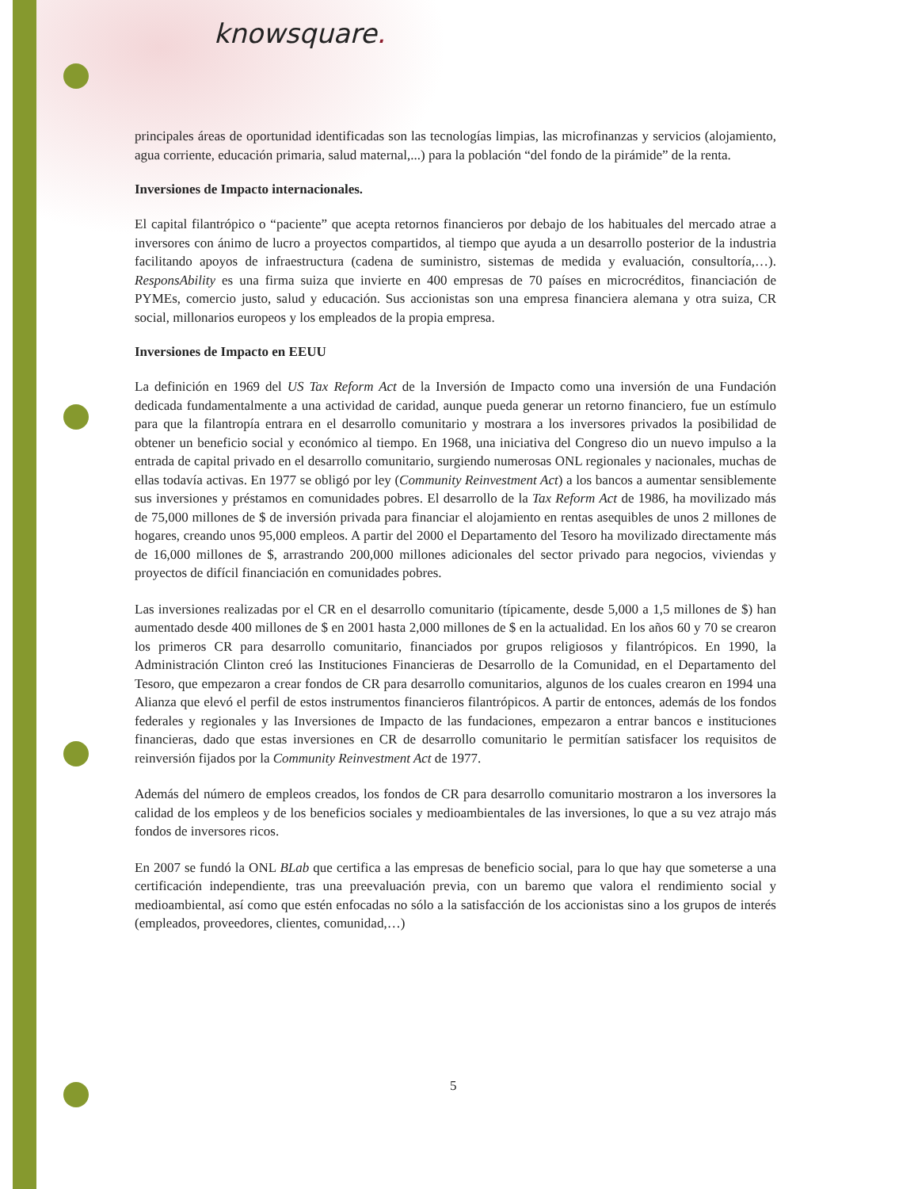knowsquare.
principales áreas de oportunidad identificadas son las tecnologías limpias, las microfinanzas y servicios (alojamiento, agua corriente, educación primaria, salud maternal,...) para la población “del fondo de la pirámide” de la renta.
Inversiones de Impacto internacionales.
El capital filantrópico o “paciente” que acepta retornos financieros por debajo de los habituales del mercado atrae a inversores con ánimo de lucro a proyectos compartidos, al tiempo que ayuda a un desarrollo posterior de la industria facilitando apoyos de infraestructura (cadena de suministro, sistemas de medida y evaluación, consultoría,…). ResponsAbility es una firma suiza que invierte en 400 empresas de 70 países en microcréditos, financiación de PYMEs, comercio justo, salud y educación. Sus accionistas son una empresa financiera alemana y otra suiza, CR social, millonarios europeos y los empleados de la propia empresa.
Inversiones de Impacto en EEUU
La definición en 1969 del US Tax Reform Act de la Inversión de Impacto como una inversión de una Fundación dedicada fundamentalmente a una actividad de caridad, aunque pueda generar un retorno financiero, fue un estímulo para que la filantropía entrara en el desarrollo comunitario y mostrara a los inversores privados la posibilidad de obtener un beneficio social y económico al tiempo. En 1968, una iniciativa del Congreso dio un nuevo impulso a la entrada de capital privado en el desarrollo comunitario, surgiendo numerosas ONL regionales y nacionales, muchas de ellas todavía activas. En 1977 se obligó por ley (Community Reinvestment Act) a los bancos a aumentar sensiblemente sus inversiones y préstamos en comunidades pobres. El desarrollo de la Tax Reform Act de 1986, ha movilizado más de 75,000 millones de $ de inversión privada para financiar el alojamiento en rentas asequibles de unos 2 millones de hogares, creando unos 95,000 empleos. A partir del 2000 el Departamento del Tesoro ha movilizado directamente más de 16,000 millones de $, arrastrando 200,000 millones adicionales del sector privado para negocios, viviendas y proyectos de difícil financiación en comunidades pobres.
Las inversiones realizadas por el CR en el desarrollo comunitario (típicamente, desde 5,000 a 1,5 millones de $) han aumentado desde 400 millones de $ en 2001 hasta 2,000 millones de $ en la actualidad. En los años 60 y 70 se crearon los primeros CR para desarrollo comunitario, financiados por grupos religiosos y filantrópicos. En 1990, la Administración Clinton creó las Instituciones Financieras de Desarrollo de la Comunidad, en el Departamento del Tesoro, que empezaron a crear fondos de CR para desarrollo comunitarios, algunos de los cuales crearon en 1994 una Alianza que elevó el perfil de estos instrumentos financieros filantrópicos. A partir de entonces, además de los fondos federales y regionales y las Inversiones de Impacto de las fundaciones, empezaron a entrar bancos e instituciones financieras, dado que estas inversiones en CR de desarrollo comunitario le permitían satisfacer los requisitos de reinversión fijados por la Community Reinvestment Act de 1977.
Además del número de empleos creados, los fondos de CR para desarrollo comunitario mostraron a los inversores la calidad de los empleos y de los beneficios sociales y medioambientales de las inversiones, lo que a su vez atrajo más fondos de inversores ricos.
En 2007 se fundó la ONL BLab que certifica a las empresas de beneficio social, para lo que hay que someterse a una certificación independiente, tras una preevaluación previa, con un baremo que valora el rendimiento social y medioambiental, así como que estén enfocadas no sólo a la satisfacción de los accionistas sino a los grupos de interés (empleados, proveedores, clientes, comunidad,…)
5